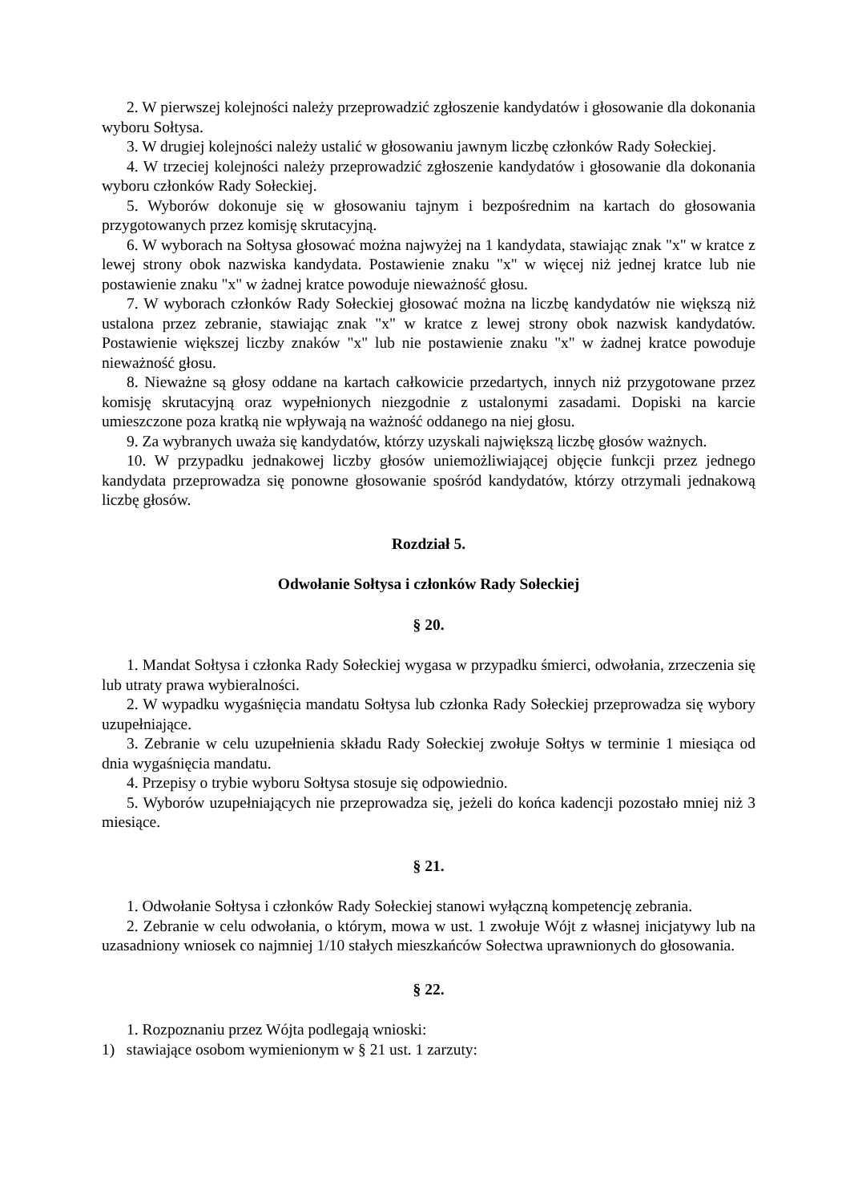2. W pierwszej kolejności należy przeprowadzić zgłoszenie kandydatów i głosowanie dla dokonania wyboru Sołtysa.
3. W drugiej kolejności należy ustalić w głosowaniu jawnym liczbę członków Rady Sołeckiej.
4. W trzeciej kolejności należy przeprowadzić zgłoszenie kandydatów i głosowanie dla dokonania wyboru członków Rady Sołeckiej.
5. Wyborów dokonuje się w głosowaniu tajnym i bezpośrednim na kartach do głosowania przygotowanych przez komisję skrutacyjną.
6. W wyborach na Sołtysa głosować można najwyżej na 1 kandydata, stawiając znak "x" w kratce z lewej strony obok nazwiska kandydata. Postawienie znaku "x" w więcej niż jednej kratce lub nie postawienie znaku "x" w żadnej kratce powoduje nieważność głosu.
7. W wyborach członków Rady Sołeckiej głosować można na liczbę kandydatów nie większą niż ustalona przez zebranie, stawiając znak "x" w kratce z lewej strony obok nazwisk kandydatów. Postawienie większej liczby znaków "x" lub nie postawienie znaku "x" w żadnej kratce powoduje nieważność głosu.
8. Nieważne są głosy oddane na kartach całkowicie przedartych, innych niż przygotowane przez komisję skrutacyjną oraz wypełnionych niezgodnie z ustalonymi zasadami. Dopiski na karcie umieszczone poza kratką nie wpływają na ważność oddanego na niej głosu.
9. Za wybranych uważa się kandydatów, którzy uzyskali największą liczbę głosów ważnych.
10. W przypadku jednakowej liczby głosów uniemożliwiającej objęcie funkcji przez jednego kandydata przeprowadza się ponowne głosowanie spośród kandydatów, którzy otrzymali jednakową liczbę głosów.
Rozdział 5.
Odwołanie Sołtysa i członków Rady Sołeckiej
§ 20.
1. Mandat Sołtysa i członka Rady Sołeckiej wygasa w przypadku śmierci, odwołania, zrzeczenia się lub utraty prawa wybieralności.
2. W wypadku wygaśnięcia mandatu Sołtysa lub członka Rady Sołeckiej przeprowadza się wybory uzupełniające.
3. Zebranie w celu uzupełnienia składu Rady Sołeckiej zwołuje Sołtys w terminie 1 miesiąca od dnia wygaśnięcia mandatu.
4. Przepisy o trybie wyboru Sołtysa stosuje się odpowiednio.
5. Wyborów uzupełniających nie przeprowadza się, jeżeli do końca kadencji pozostało mniej niż 3 miesiące.
§ 21.
1. Odwołanie Sołtysa i członków Rady Sołeckiej stanowi wyłączną kompetencję zebrania.
2. Zebranie w celu odwołania, o którym, mowa w ust. 1 zwołuje Wójt z własnej inicjatywy lub na uzasadniony wniosek co najmniej 1/10 stałych mieszkańców Sołectwa uprawnionych do głosowania.
§ 22.
1. Rozpoznaniu przez Wójta podlegają wnioski:
1) stawiające osobom wymienionym w § 21 ust. 1 zarzuty: